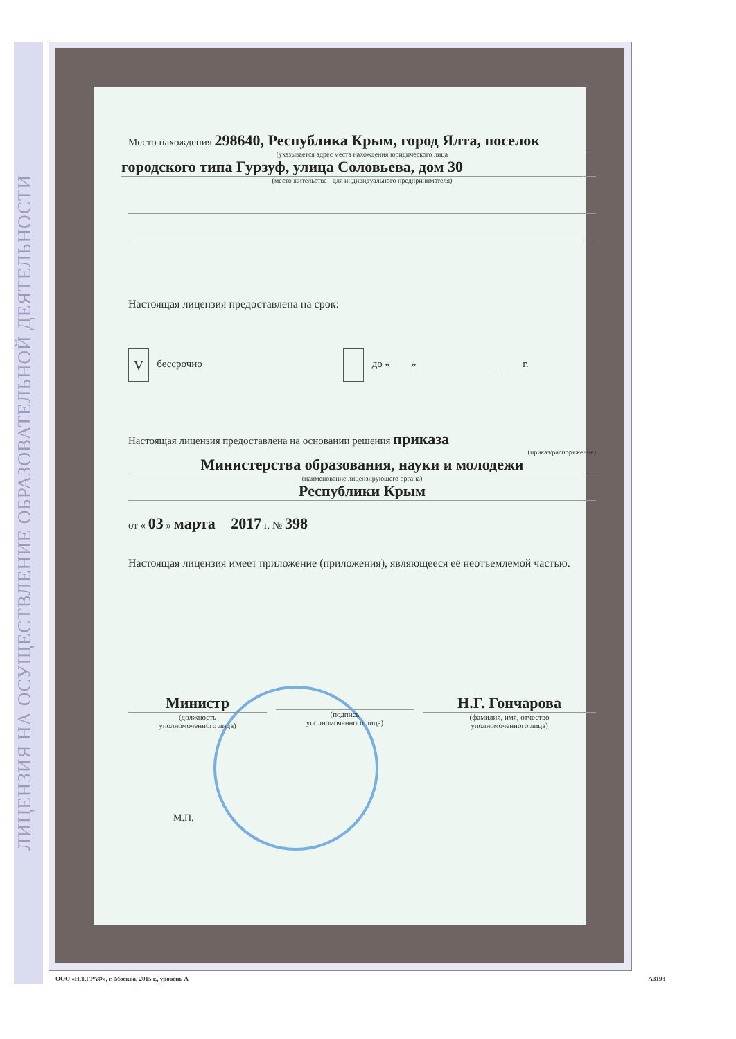ЛИЦЕНЗИЯ НА ОСУЩЕСТВЛЕНИЕ ОБРАЗОВАТЕЛЬНОЙ ДЕЯТЕЛЬНОСТИ
Место нахождения 298640, Республика Крым, город Ялта, поселок
(указывается адрес места нахождения юридического лица
городского типа Гурзуф, улица Соловьева, дом 30
(место жительства - для индивидуального предпринимателя)
Настоящая лицензия предоставлена на срок:
V бессрочно до «____» _______________ ____ г.
Настоящая лицензия предоставлена на основании решения приказа
(приказ/распоряжение)
Министерства образования, науки и молодежи
(наименование лицензирующего органа)
Республики Крым
от « 03 » марта 2017 г. № 398
Настоящая лицензия имеет приложение (приложения), являющееся её неотъемлемой частью.
Министр
(должность
уполномоченного лица)
(подпись
уполномоченного лица)
Н.Г. Гончарова
(фамилия, имя, отчество
уполномоченного лица)
М.П.
ООО «Н.Т.ГРАФ», г. Москва, 2015 г., уровень А А3198